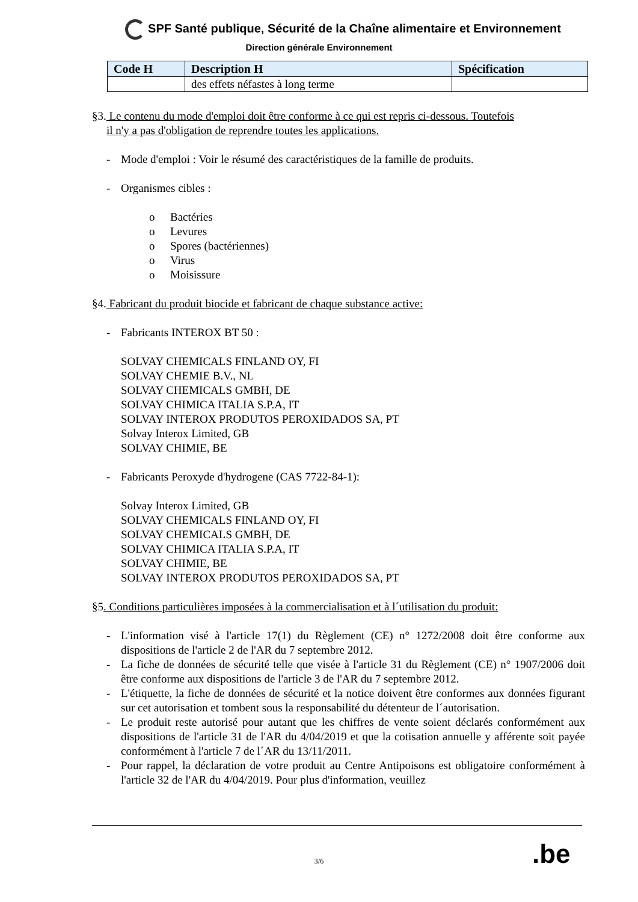SPF Santé publique, Sécurité de la Chaîne alimentaire et Environnement
Direction générale Environnement
| Code H | Description H | Spécification |
| --- | --- | --- |
| | des effets néfastes à long terme | |
§3. Le contenu du mode d'emploi doit être conforme à ce qui est repris ci-dessous. Toutefois
il n'y a pas d'obligation de reprendre toutes les applications.
- Mode d'emploi : Voir le résumé des caractéristiques de la famille de produits.
- Organismes cibles :
o Bactéries
o Levures
o Spores (bactériennes)
o Virus
o Moisissure
§4. Fabricant du produit biocide et fabricant de chaque substance active:
- Fabricants INTEROX BT 50 :
SOLVAY CHEMICALS FINLAND OY, FI
SOLVAY CHEMIE B.V., NL
SOLVAY CHEMICALS GMBH, DE
SOLVAY CHIMICA ITALIA S.P.A, IT
SOLVAY INTEROX PRODUTOS PEROXIDADOS SA, PT
Solvay Interox Limited, GB
SOLVAY CHIMIE, BE
- Fabricants Peroxyde d'hydrogene (CAS 7722-84-1):
Solvay Interox Limited, GB
SOLVAY CHEMICALS FINLAND OY, FI
SOLVAY CHEMICALS GMBH, DE
SOLVAY CHIMICA ITALIA S.P.A, IT
SOLVAY CHIMIE, BE
SOLVAY INTEROX PRODUTOS PEROXIDADOS SA, PT
§5. Conditions particulières imposées à la commercialisation et à l´utilisation du produit:
- L'information visé à l'article 17(1) du Règlement (CE) n° 1272/2008 doit être conforme aux dispositions de l'article 2 de l'AR du 7 septembre 2012.
- La fiche de données de sécurité telle que visée à l'article 31 du Règlement (CE) n° 1907/2006 doit être conforme aux dispositions de l'article 3 de l'AR du 7 septembre 2012.
- L'étiquette, la fiche de données de sécurité et la notice doivent être conformes aux données figurant sur cet autorisation et tombent sous la responsabilité du détenteur de l´autorisation.
- Le produit reste autorisé pour autant que les chiffres de vente soient déclarés conformément aux dispositions de l'article 31 de l'AR du 4/04/2019 et que la cotisation annuelle y afférente soit payée conformément à l'article 7 de l´AR du 13/11/2011.
- Pour rappel, la déclaration de votre produit au Centre Antipoisons est obligatoire conformément à l'article 32 de l'AR du 4/04/2019. Pour plus d'information, veuillez
.be
3/6